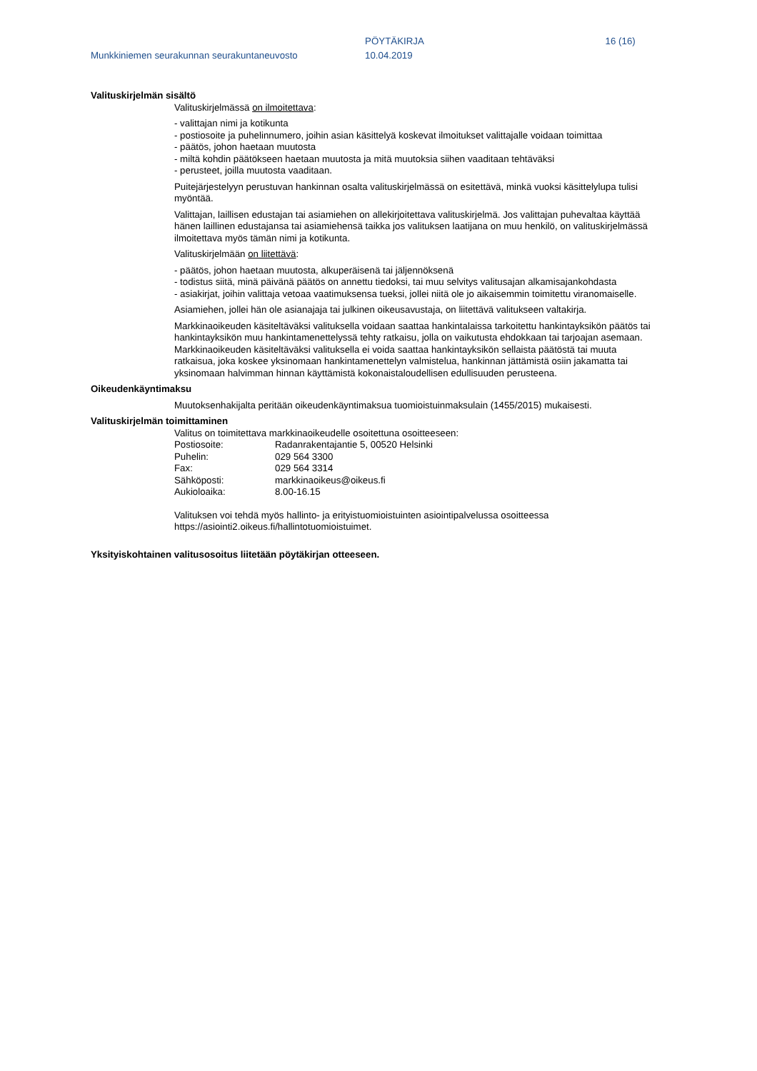Munkkiniemen seurakunnan seurakuntaneuvosto
PÖYTÄKIRJA
10.04.2019
16 (16)
Valituskirjelmän sisältö
Valituskirjelmässä on ilmoitettava:
- valittajan nimi ja kotikunta
- postiosoite ja puhelinnumero, joihin asian käsittelyä koskevat ilmoitukset valittajalle voidaan toimittaa
- päätös, johon haetaan muutosta
- miltä kohdin päätökseen haetaan muutosta ja mitä muutoksia siihen vaaditaan tehtäväksi
- perusteet, joilla muutosta vaaditaan.
Puitejärjestelyyn perustuvan hankinnan osalta valituskirjelmässä on esitettävä, minkä vuoksi käsittelylupa tulisi myöntää.
Valittajan, laillisen edustajan tai asiamiehen on allekirjoitettava valituskirjelmä. Jos valittajan puhevaltaa käyttää hänen laillinen edustajansa tai asiamiehensä taikka jos valituksen laatijana on muu henkilö, on valituskirjelmässä ilmoitettava myös tämän nimi ja kotikunta.
Valituskirjelmään on liitettävä:
- päätös, johon haetaan muutosta, alkuperäisenä tai jäljennöksenä
- todistus siitä, minä päivänä päätös on annettu tiedoksi, tai muu selvitys valitusajan alkamisajankohdasta
- asiakirjat, joihin valittaja vetoaa vaatimuksensa tueksi, jollei niitä ole jo aikaisemmin toimitettu viranomaiselle.
Asiamiehen, jollei hän ole asianajaja tai julkinen oikeusavustaja, on liitettävä valitukseen valtakirja.
Markkinaoikeuden käsiteltäväksi valituksella voidaan saattaa hankintalaissa tarkoitettu hankintayksikön päätös tai hankintayksikön muu hankintamenettelyssä tehty ratkaisu, jolla on vaikutusta ehdokkaan tai tarjoajan asemaan. Markkinaoikeuden käsiteltäväksi valituksella ei voida saattaa hankintayksikön sellaista päätöstä tai muuta ratkaisua, joka koskee yksinomaan hankintamenettelyn valmistelua, hankinnan jättämistä osiin jakamatta tai yksinomaan halvimman hinnan käyttämistä kokonaistaloudellisen edullisuuden perusteena.
Oikeudenkäyntimaksu
Muutoksenhakijalta peritään oikeudenkäyntimaksua tuomioistuinmaksulain (1455/2015) mukaisesti.
Valituskirjelmän toimittaminen
Valitus on toimitettava markkinaoikeudelle osoitettuna osoitteeseen:
| Postiosoite: | Radanrakentajantie 5, 00520 Helsinki |
| Puhelin: | 029 564 3300 |
| Fax: | 029 564 3314 |
| Sähköposti: | markkinaoikeus@oikeus.fi |
| Aukioloaika: | 8.00-16.15 |
Valituksen voi tehdä myös hallinto- ja erityistuomioistuinten asiointipalvelussa osoitteessa https://asiointi2.oikeus.fi/hallintotuomioistuimet.
Yksityiskohtainen valitusosoitus liitetään pöytäkirjan otteeseen.